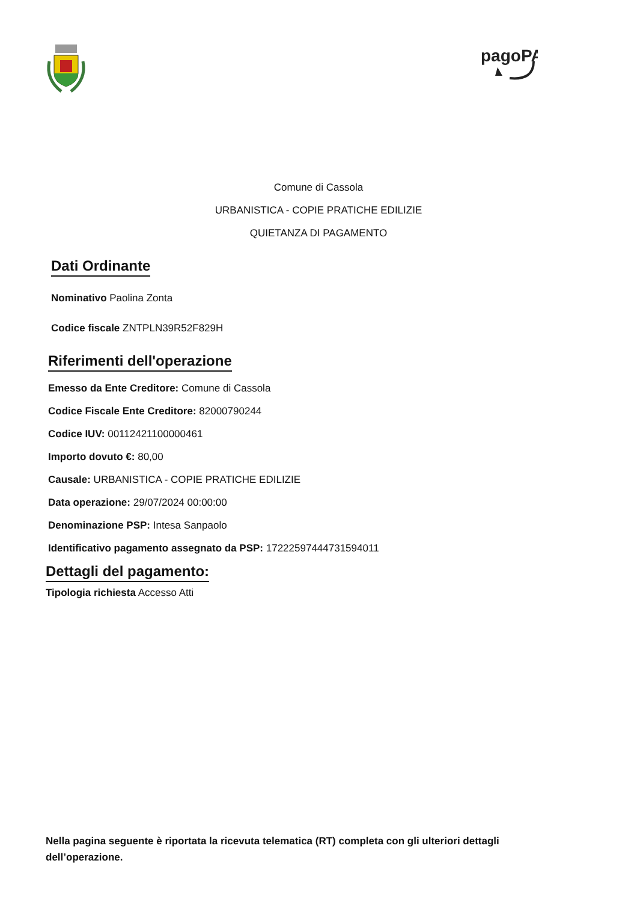pagoPA
Comune di Cassola
URBANISTICA - COPIE PRATICHE EDILIZIE
QUIETANZA DI PAGAMENTO
Dati Ordinante
Nominativo Paolina Zonta
Codice fiscale ZNTPLN39R52F829H
Riferimenti dell'operazione
Emesso da Ente Creditore: Comune di Cassola
Codice Fiscale Ente Creditore: 82000790244
Codice IUV: 00112421100000461
Importo dovuto €: 80,00
Causale: URBANISTICA - COPIE PRATICHE EDILIZIE
Data operazione: 29/07/2024 00:00:00
Denominazione PSP: Intesa Sanpaolo
Identificativo pagamento assegnato da PSP: 17222597444731594011
Dettagli del pagamento:
Tipologia richiesta Accesso Atti
Nella pagina seguente è riportata la ricevuta telematica (RT) completa con gli ulteriori dettagli dell’operazione.